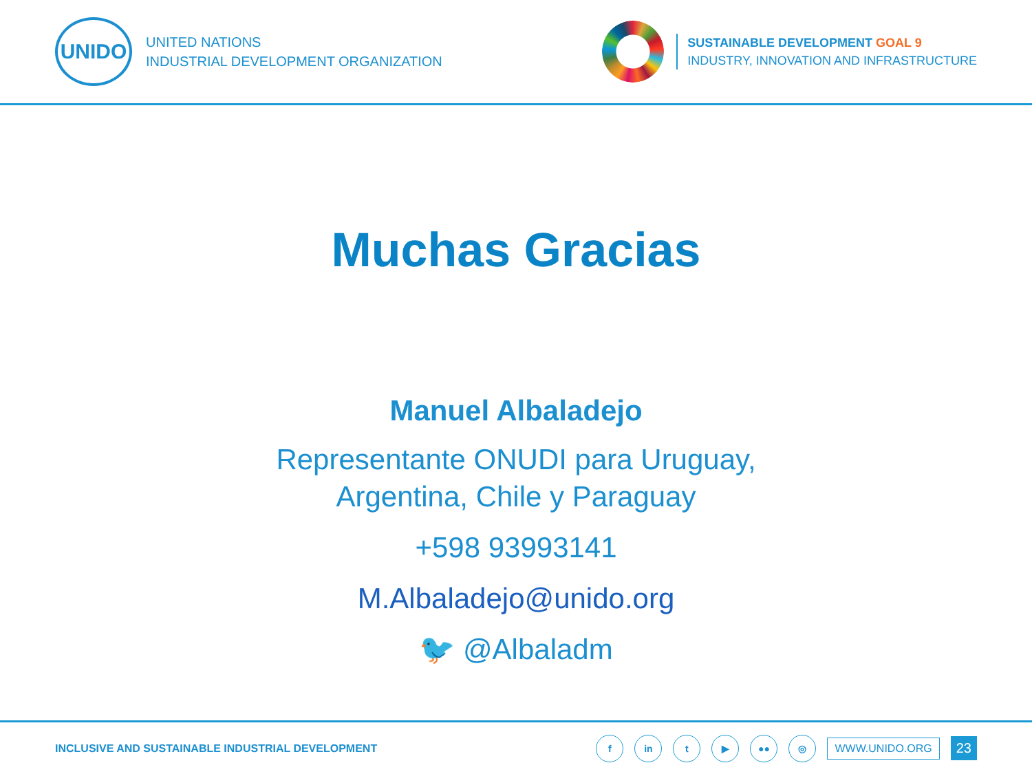UNIDO
UNITED NATIONS
INDUSTRIAL DEVELOPMENT ORGANIZATION
SUSTAINABLE DEVELOPMENT GOAL 9
INDUSTRY, INNOVATION AND INFRASTRUCTURE
Muchas Gracias
Manuel Albaladejo
Representante ONUDI para Uruguay,
Argentina, Chile y Paraguay
+598 93993141
M.Albaladejo@unido.org
🐦 @Albaladm
INCLUSIVE AND SUSTAINABLE INDUSTRIAL DEVELOPMENT
fin t ▶ ●● ◎ WWW.UNIDO.ORG 23